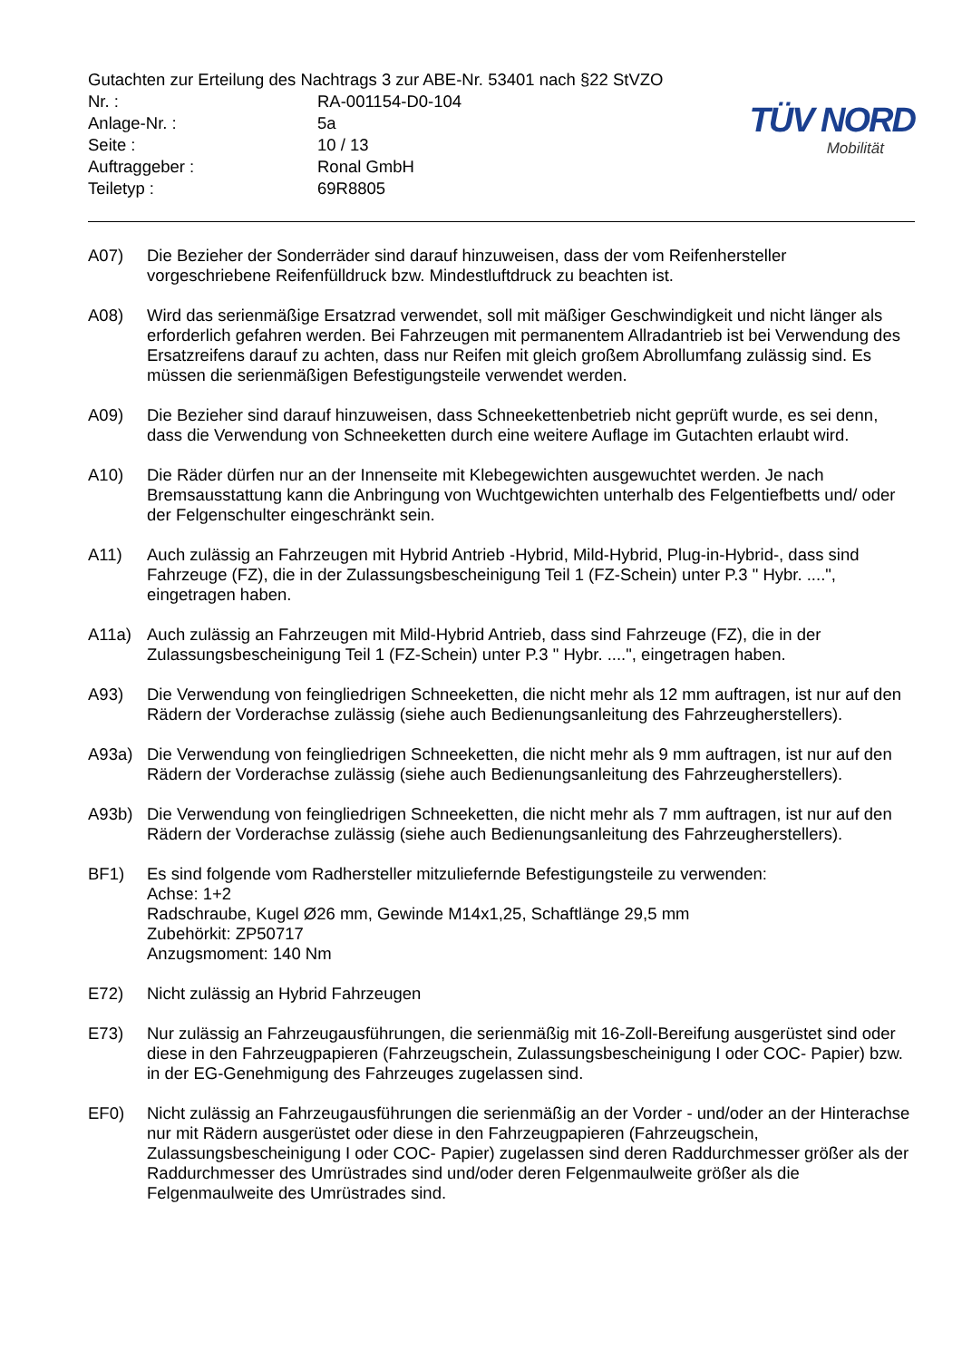| Gutachten zur Erteilung des Nachtrags 3 zur ABE-Nr. 53401 nach §22 StVZO | |
| Nr. : | RA-001154-D0-104 |
| Anlage-Nr. : | 5a |
| Seite : | 10 / 13 |
| Auftraggeber : | Ronal GmbH |
| Teiletyp : | 69R8805 |
TÜV NORD
Mobilität
A07) Die Bezieher der Sonderräder sind darauf hinzuweisen, dass der vom Reifenhersteller vorgeschriebene Reifenfülldruck bzw. Mindestluftdruck zu beachten ist.
A08) Wird das serienmäßige Ersatzrad verwendet, soll mit mäßiger Geschwindigkeit und nicht länger als erforderlich gefahren werden. Bei Fahrzeugen mit permanentem Allradantrieb ist bei Verwendung des Ersatzreifens darauf zu achten, dass nur Reifen mit gleich großem Abrollumfang zulässig sind. Es müssen die serienmäßigen Befestigungsteile verwendet werden.
A09) Die Bezieher sind darauf hinzuweisen, dass Schneekettenbetrieb nicht geprüft wurde, es sei denn, dass die Verwendung von Schneeketten durch eine weitere Auflage im Gutachten erlaubt wird.
A10) Die Räder dürfen nur an der Innenseite mit Klebegewichten ausgewuchtet werden. Je nach Bremsausstattung kann die Anbringung von Wuchtgewichten unterhalb des Felgentiefbetts und/ oder der Felgenschulter eingeschränkt sein.
A11) Auch zulässig an Fahrzeugen mit Hybrid Antrieb -Hybrid, Mild-Hybrid, Plug-in-Hybrid-, dass sind Fahrzeuge (FZ), die in der Zulassungsbescheinigung Teil 1 (FZ-Schein) unter P.3 " Hybr. ....", eingetragen haben.
A11a) Auch zulässig an Fahrzeugen mit Mild-Hybrid Antrieb, dass sind Fahrzeuge (FZ), die in der Zulassungsbescheinigung Teil 1 (FZ-Schein) unter P.3 " Hybr. ....", eingetragen haben.
A93) Die Verwendung von feingliedrigen Schneeketten, die nicht mehr als 12 mm auftragen, ist nur auf den Rädern der Vorderachse zulässig (siehe auch Bedienungsanleitung des Fahrzeugherstellers).
A93a) Die Verwendung von feingliedrigen Schneeketten, die nicht mehr als 9 mm auftragen, ist nur auf den Rädern der Vorderachse zulässig (siehe auch Bedienungsanleitung des Fahrzeugherstellers).
A93b) Die Verwendung von feingliedrigen Schneeketten, die nicht mehr als 7 mm auftragen, ist nur auf den Rädern der Vorderachse zulässig (siehe auch Bedienungsanleitung des Fahrzeugherstellers).
BF1) Es sind folgende vom Radhersteller mitzuliefernde Befestigungsteile zu verwenden:
Achse: 1+2
Radschraube, Kugel Ø26 mm, Gewinde M14x1,25, Schaftlänge 29,5 mm
Zubehörkit: ZP50717
Anzugsmoment: 140 Nm
E72) Nicht zulässig an Hybrid Fahrzeugen
E73) Nur zulässig an Fahrzeugausführungen, die serienmäßig mit 16-Zoll-Bereifung ausgerüstet sind oder diese in den Fahrzeugpapieren (Fahrzeugschein, Zulassungsbescheinigung I oder COC- Papier) bzw. in der EG-Genehmigung des Fahrzeuges zugelassen sind.
EF0) Nicht zulässig an Fahrzeugausführungen die serienmäßig an der Vorder - und/oder an der Hinterachse nur mit Rädern ausgerüstet oder diese in den Fahrzeugpapieren (Fahrzeugschein, Zulassungsbescheinigung I oder COC- Papier) zugelassen sind deren Raddurchmesser größer als der Raddurchmesser des Umrüstrades sind und/oder deren Felgenmaulweite größer als die Felgenmaulweite des Umrüstrades sind.